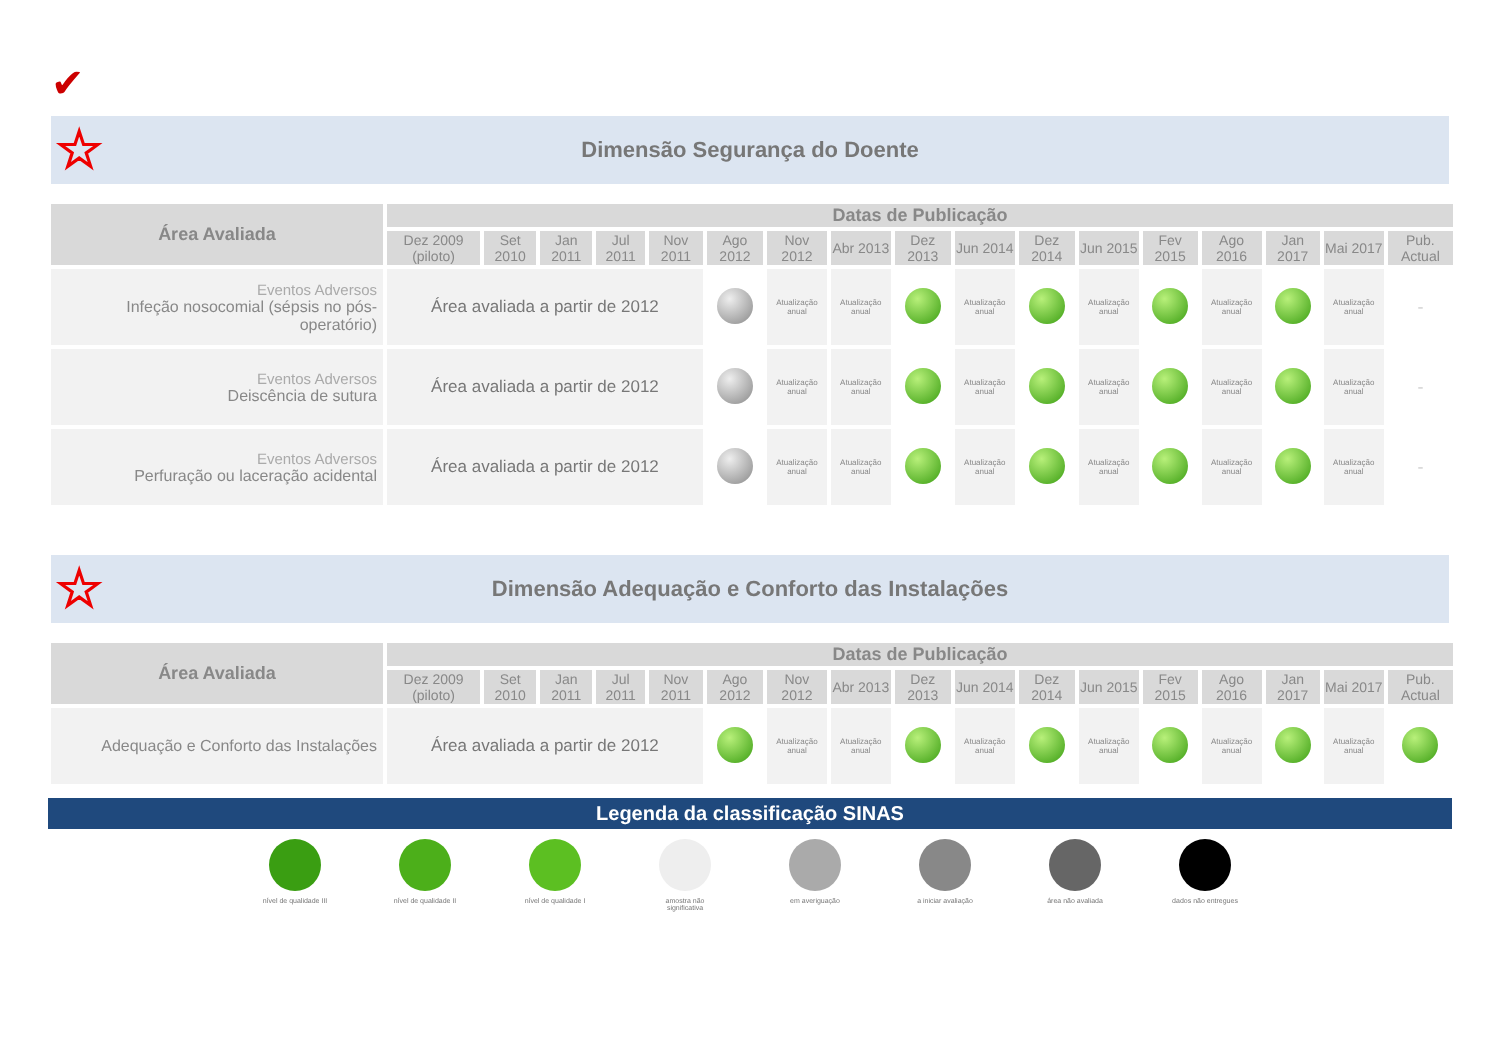✔
☆ Dimensão Segurança do Doente
| Área Avaliada | Datas de Publicação | | | | | | | | | | | | | | | | |
| --- | --- | --- | --- | --- | --- | --- | --- | --- | --- | --- | --- | --- | --- | --- | --- | --- | --- |
| | Dez 2009 (piloto) | Set 2010 | Jan 2011 | Jul 2011 | Nov 2011 | Ago 2012 | Nov 2012 | Abr 2013 | Dez 2013 | Jun 2014 | Dez 2014 | Jun 2015 | Fev 2015 | Ago 2016 | Jan 2017 | Mai 2017 | Pub. Actual |
| Eventos Adversos Infeção nosocomial (sépsis no pós-operatório) | Área avaliada a partir de 2012 | | | | | | Atualização anual | Atualização anual | | Atualização anual | | Atualização anual | | Atualização anual | | Atualização anual | – |
| Eventos Adversos Deiscência de sutura | Área avaliada a partir de 2012 | | | | | | Atualização anual | Atualização anual | | Atualização anual | | Atualização anual | | Atualização anual | | Atualização anual | – |
| Eventos Adversos Perfuração ou laceração acidental | Área avaliada a partir de 2012 | | | | | | Atualização anual | Atualização anual | | Atualização anual | | Atualização anual | | Atualização anual | | Atualização anual | – |
☆ Dimensão Adequação e Conforto das Instalações
| Área Avaliada | Datas de Publicação | | | | | | | | | | | | | | | | |
| --- | --- | --- | --- | --- | --- | --- | --- | --- | --- | --- | --- | --- | --- | --- | --- | --- | --- |
| | Dez 2009 (piloto) | Set 2010 | Jan 2011 | Jul 2011 | Nov 2011 | Ago 2012 | Nov 2012 | Abr 2013 | Dez 2013 | Jun 2014 | Dez 2014 | Jun 2015 | Fev 2015 | Ago 2016 | Jan 2017 | Mai 2017 | Pub. Actual |
| Adequação e Conforto das Instalações | Área avaliada a partir de 2012 | | | | | | Atualização anual | Atualização anual | | Atualização anual | | Atualização anual | | Atualização anual | | Atualização anual | |
Legenda da classificação SINAS
nível de qualidade III
nível de qualidade II
nível de qualidade I
amostra não significativa
em averiguação a iniciar avaliação
área não avaliada
dados não entregues